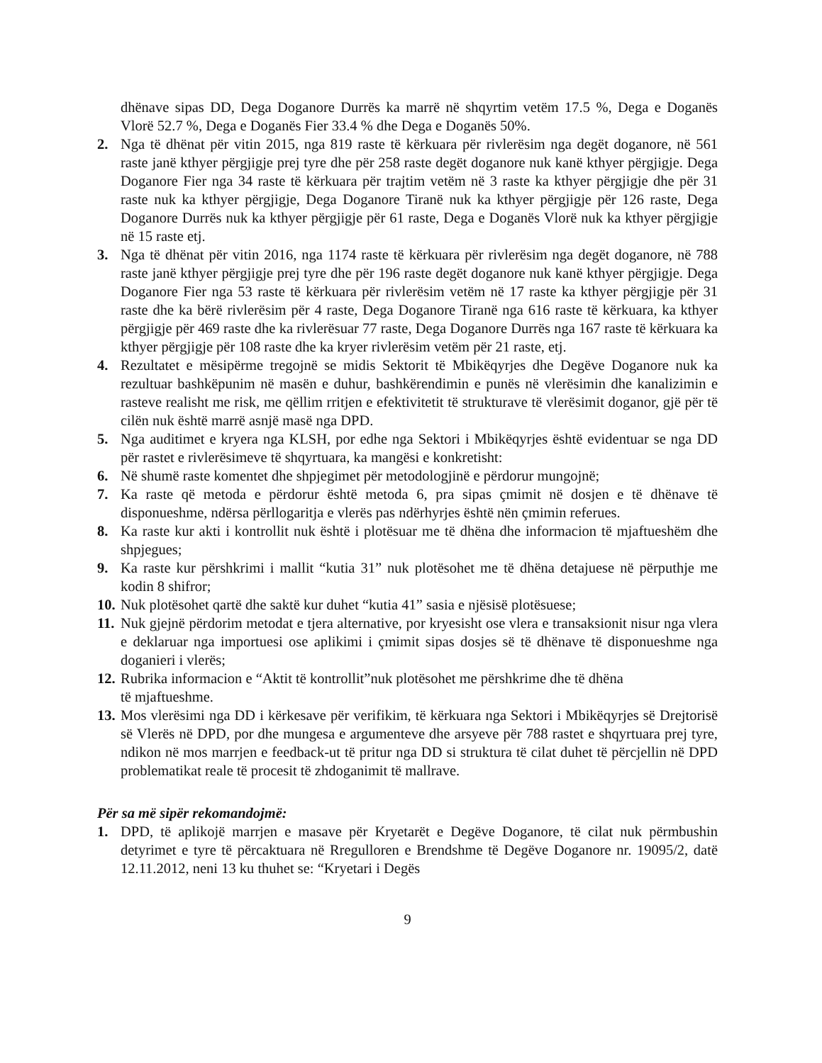dhënave sipas DD, Dega Doganore Durrës ka marrë në shqyrtim vetëm 17.5 %, Dega e Doganës Vlorë 52.7 %, Dega e Doganës Fier 33.4 % dhe Dega e Doganës 50%.
2. Nga të dhënat për vitin 2015, nga 819 raste të kërkuara për rivlerësim nga degët doganore, në 561 raste janë kthyer përgjigje prej tyre dhe për 258 raste degët doganore nuk kanë kthyer përgjigje. Dega Doganore Fier nga 34 raste të kërkuara për trajtim vetëm në 3 raste ka kthyer përgjigje dhe për 31 raste nuk ka kthyer përgjigje, Dega Doganore Tiranë nuk ka kthyer përgjigje për 126 raste, Dega Doganore Durrës nuk ka kthyer përgjigje për 61 raste, Dega e Doganës Vlorë nuk ka kthyer përgjigje në 15 raste etj.
3. Nga të dhënat për vitin 2016, nga 1174 raste të kërkuara për rivlerësim nga degët doganore, në 788 raste janë kthyer përgjigje prej tyre dhe për 196 raste degët doganore nuk kanë kthyer përgjigje. Dega Doganore Fier nga 53 raste të kërkuara për rivlerësim vetëm në 17 raste ka kthyer përgjigje për 31 raste dhe ka bërë rivlerësim për 4 raste, Dega Doganore Tiranë nga 616 raste të kërkuara, ka kthyer përgjigje për 469 raste dhe ka rivlerësuar 77 raste, Dega Doganore Durrës nga 167 raste të kërkuara ka kthyer përgjigje për 108 raste dhe ka kryer rivlerësim vetëm për 21 raste, etj.
4. Rezultatet e mësipërme tregojnë se midis Sektorit të Mbikëqyrjes dhe Degëve Doganore nuk ka rezultuar bashkëpunim në masën e duhur, bashkërendimin e punës në vlerësimin dhe kanalizimin e rasteve realisht me risk, me qëllim rritjen e efektivitetit të strukturave të vlerësimit doganor, gjë për të cilën nuk është marrë asnjë masë nga DPD.
5. Nga auditimet e kryera nga KLSH, por edhe nga Sektori i Mbikëqyrjes është evidentuar se nga DD për rastet e rivlerësimeve të shqyrtuara, ka mangësi e konkretisht:
6. Në shumë raste komentet dhe shpjegimet për metodologjinë e përdorur mungojnë;
7. Ka raste që metoda e përdorur është metoda 6, pra sipas çmimit në dosjen e të dhënave të disponueshme, ndërsa përllogaritja e vlerës pas ndërhyrjes është nën çmimin referues.
8. Ka raste kur akti i kontrollit nuk është i plotësuar me të dhëna dhe informacion të mjaftueshëm dhe shpjegues;
9. Ka raste kur përshkrimi i mallit “kutia 31” nuk plotësohet me të dhëna detajuese në përputhje me kodin 8 shifror;
10. Nuk plotësohet qartë dhe saktë kur duhet “kutia 41” sasia e njësisë plotësuese;
11. Nuk gjejnë përdorim metodat e tjera alternative, por kryesisht ose vlera e transaksionit nisur nga vlera e deklaruar nga importuesi ose aplikimi i çmimit sipas dosjes së të dhënave të disponueshme nga doganieri i vlerës;
12. Rubrika informacion e “Aktit të kontrollit”nuk plotësohet me përshkrime dhe të dhëna
të mjaftueshme.
13. Mos vlerësimi nga DD i kërkesave për verifikim, të kërkuara nga Sektori i Mbikëqyrjes së Drejtorisë së Vlerës në DPD, por dhe mungesa e argumenteve dhe arsyeve për 788 rastet e shqyrtuara prej tyre, ndikon në mos marrjen e feedback-ut të pritur nga DD si struktura të cilat duhet të përcjellin në DPD problematikat reale të procesit të zhdoganimit të mallrave.
Për sa më sipër rekomandojmë:
1. DPD, të aplikojë marrjen e masave për Kryetarët e Degëve Doganore, të cilat nuk përmbushin detyrimet e tyre të përcaktuara në Rregulloren e Brendshme të Degëve Doganore nr. 19095/2, datë 12.11.2012, neni 13 ku thuhet se: “Kryetari i Degës
9